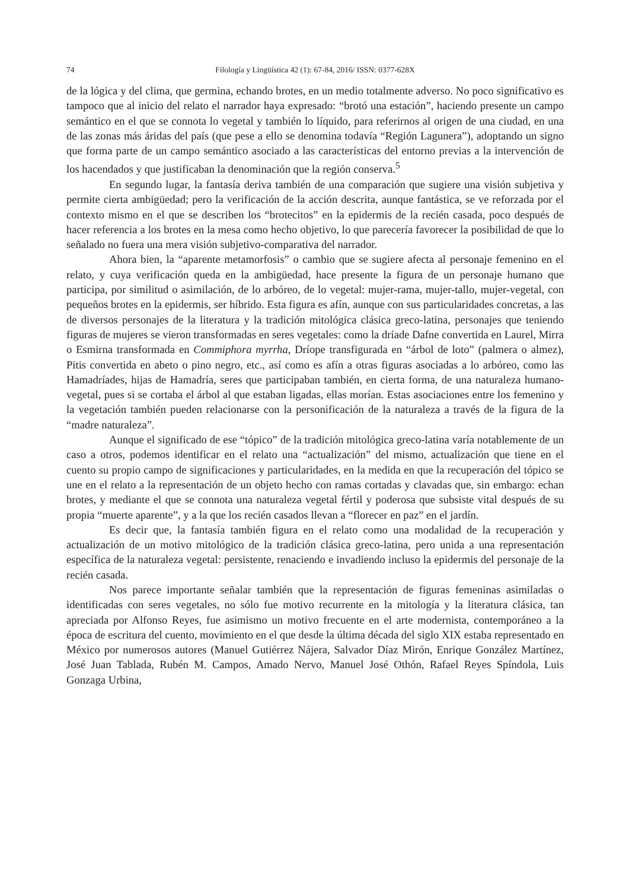74 Filología y Lingüística 42 (1): 67-84, 2016/ ISSN: 0377-628X
de la lógica y del clima, que germina, echando brotes, en un medio totalmente adverso. No poco significativo es tampoco que al inicio del relato el narrador haya expresado: “brotó una estación”, haciendo presente un campo semántico en el que se connota lo vegetal y también lo líquido, para referirnos al origen de una ciudad, en una de las zonas más áridas del país (que pese a ello se denomina todavía “Región Lagunera”), adoptando un signo que forma parte de un campo semántico asociado a las características del entorno previas a la intervención de los hacendados y que justificaban la denominación que la región conserva.<sup>5</sup>
En segundo lugar, la fantasía deriva también de una comparación que sugiere una visión subjetiva y permite cierta ambigüedad; pero la verificación de la acción descrita, aunque fantástica, se ve reforzada por el contexto mismo en el que se describen los “brotecitos” en la epidermis de la recién casada, poco después de hacer referencia a los brotes en la mesa como hecho objetivo, lo que parecería favorecer la posibilidad de que lo señalado no fuera una mera visión subjetivo-comparativa del narrador.
Ahora bien, la “aparente metamorfosis” o cambio que se sugiere afecta al personaje femenino en el relato, y cuya verificación queda en la ambigüedad, hace presente la figura de un personaje humano que participa, por similitud o asimilación, de lo arbóreo, de lo vegetal: mujer-rama, mujer-tallo, mujer-vegetal, con pequeños brotes en la epidermis, ser híbrido. Esta figura es afín, aunque con sus particularidades concretas, a las de diversos personajes de la literatura y la tradición mitológica clásica greco-latina, personajes que teniendo figuras de mujeres se vieron transformadas en seres vegetales: como la dríade Dafne convertida en Laurel, Mirra o Esmirna transformada en Commiphora myrrha, Dríope transfigurada en “árbol de loto” (palmera o almez), Pitis convertida en abeto o pino negro, etc., así como es afín a otras figuras asociadas a lo arbóreo, como las Hamadríades, hijas de Hamadría, seres que participaban también, en cierta forma, de una naturaleza humano-vegetal, pues si se cortaba el árbol al que estaban ligadas, ellas morían. Estas asociaciones entre los femenino y la vegetación también pueden relacionarse con la personificación de la naturaleza a través de la figura de la “madre naturaleza”.
Aunque el significado de ese “tópico” de la tradición mitológica greco-latina varía notablemente de un caso a otros, podemos identificar en el relato una “actualización” del mismo, actualización que tiene en el cuento su propio campo de significaciones y particularidades, en la medida en que la recuperación del tópico se une en el relato a la representación de un objeto hecho con ramas cortadas y clavadas que, sin embargo: echan brotes, y mediante el que se connota una naturaleza vegetal fértil y poderosa que subsiste vital después de su propia “muerte aparente”, y a la que los recién casados llevan a “florecer en paz” en el jardín.
Es decir que, la fantasía también figura en el relato como una modalidad de la recuperación y actualización de un motivo mitológico de la tradición clásica greco-latina, pero unida a una representación específica de la naturaleza vegetal: persistente, renaciendo e invadiendo incluso la epidermis del personaje de la recién casada.
Nos parece importante señalar también que la representación de figuras femeninas asimiladas o identificadas con seres vegetales, no sólo fue motivo recurrente en la mitología y la literatura clásica, tan apreciada por Alfonso Reyes, fue asimismo un motivo frecuente en el arte modernista, contemporáneo a la época de escritura del cuento, movimiento en el que desde la última década del siglo XIX estaba representado en México por numerosos autores (Manuel Gutiérrez Nájera, Salvador Díaz Mirón, Enrique González Martínez, José Juan Tablada, Rubén M. Campos, Amado Nervo, Manuel José Othón, Rafael Reyes Spíndola, Luis Gonzaga Urbina,